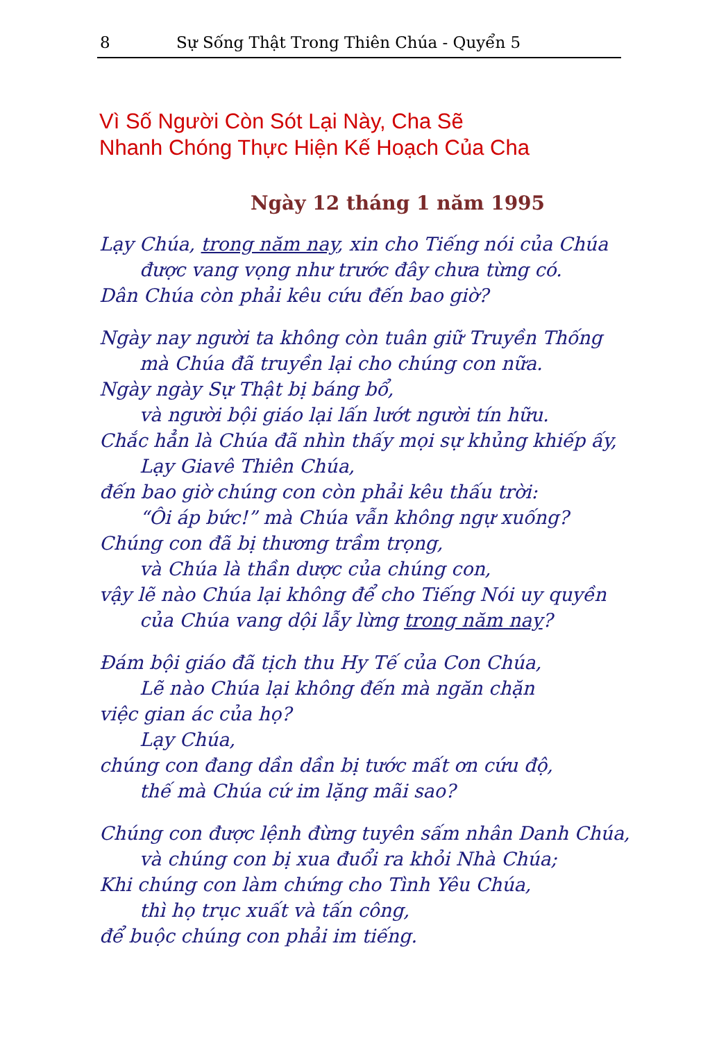8 Sự Sống Thật Trong Thiên Chúa - Quyển 5
Vì Số Người Còn Sót Lại Này, Cha Sẽ
Nhanh Chóng Thực Hiện Kế Hoạch Của Cha
Ngày 12 tháng 1 năm 1995
Lạy Chúa, trong năm nay, xin cho Tiếng nói của Chúa
được vang vọng như trước đây chưa từng có.
Dân Chúa còn phải kêu cứu đến bao giờ?
Ngày nay người ta không còn tuân giữ Truyền Thống
mà Chúa đã truyền lại cho chúng con nữa.
Ngày ngày Sự Thật bị báng bổ,
và người bội giáo lại lấn lướt người tín hữu.
Chắc hẳn là Chúa đã nhìn thấy mọi sự khủng khiếp ấy,
Lạy Giavê Thiên Chúa,
đến bao giờ chúng con còn phải kêu thấu trời:
“Ôi áp bức!” mà Chúa vẫn không ngự xuống?
Chúng con đã bị thương trầm trọng,
và Chúa là thần dược của chúng con,
vậy lẽ nào Chúa lại không để cho Tiếng Nói uy quyền
của Chúa vang dội lẫy lừng trong năm nay?
Đám bội giáo đã tịch thu Hy Tế của Con Chúa,
Lẽ nào Chúa lại không đến mà ngăn chặn
việc gian ác của họ?
Lạy Chúa,
chúng con đang dần dần bị tước mất ơn cứu độ,
thế mà Chúa cứ im lặng mãi sao?
Chúng con được lệnh đừng tuyên sấm nhân Danh Chúa,
và chúng con bị xua đuổi ra khỏi Nhà Chúa;
Khi chúng con làm chứng cho Tình Yêu Chúa,
thì họ trục xuất và tấn công,
để buộc chúng con phải im tiếng.